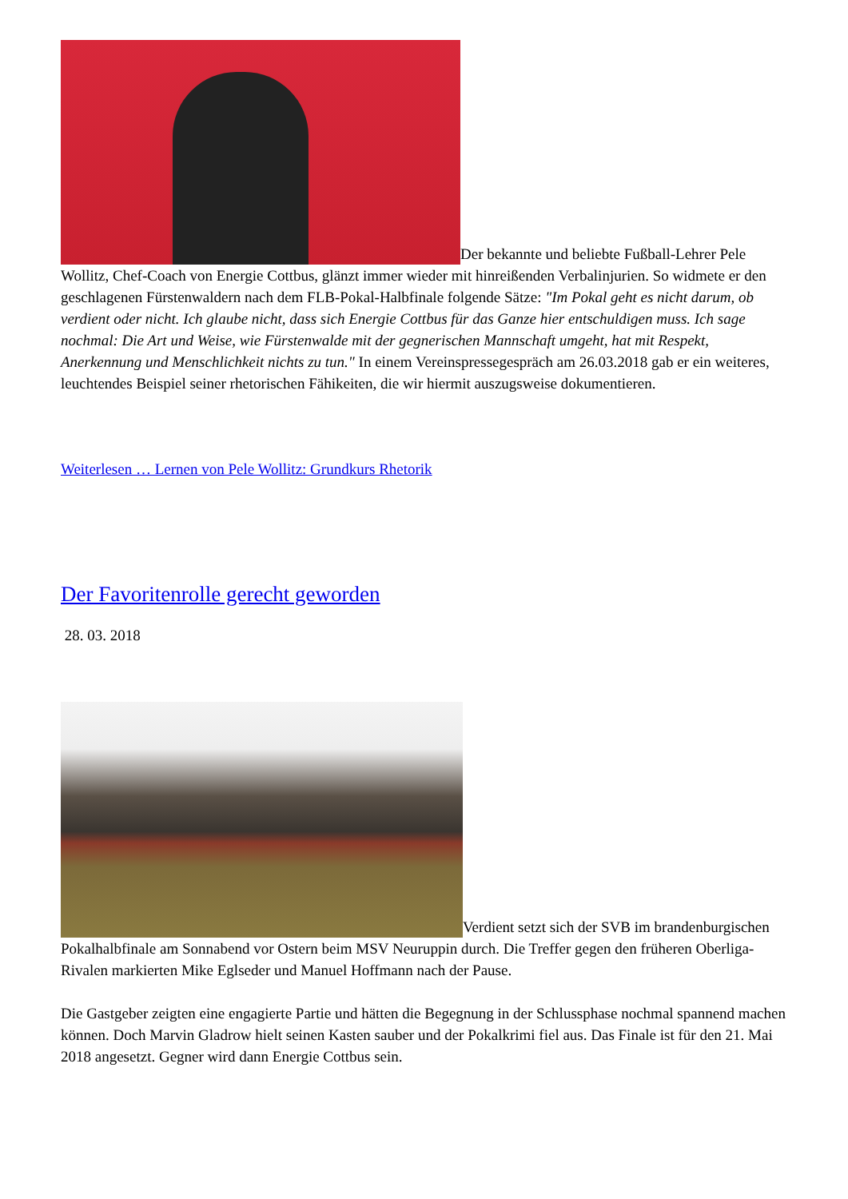Der bekannte und beliebte Fußball-Lehrer Pele Wollitz, Chef-Coach von Energie Cottbus, glänzt immer wieder mit hinreißenden Verbalinjurien. So widmete er den geschlagenen Fürstenwaldern nach dem FLB-Pokal-Halbfinale folgende Sätze: "Im Pokal geht es nicht darum, ob verdient oder nicht. Ich glaube nicht, dass sich Energie Cottbus für das Ganze hier entschuldigen muss. Ich sage nochmal: Die Art und Weise, wie Fürstenwalde mit der gegnerischen Mannschaft umgeht, hat mit Respekt, Anerkennung und Menschlichkeit nichts zu tun." In einem Vereinspressegespräch am 26.03.2018 gab er ein weiteres, leuchtendes Beispiel seiner rhetorischen Fähikeiten, die wir hiermit auszugsweise dokumentieren.
Weiterlesen … Lernen von Pele Wollitz: Grundkurs Rhetorik
Der Favoritenrolle gerecht geworden
28. 03. 2018
Verdient setzt sich der SVB im brandenburgischen Pokalhalbfinale am Sonnabend vor Ostern beim MSV Neuruppin durch. Die Treffer gegen den früheren Oberliga-Rivalen markierten Mike Eglseder und Manuel Hoffmann nach der Pause.
Die Gastgeber zeigten eine engagierte Partie und hätten die Begegnung in der Schlussphase nochmal spannend machen können. Doch Marvin Gladrow hielt seinen Kasten sauber und der Pokalkrimi fiel aus. Das Finale ist für den 21. Mai 2018 angesetzt. Gegner wird dann Energie Cottbus sein.